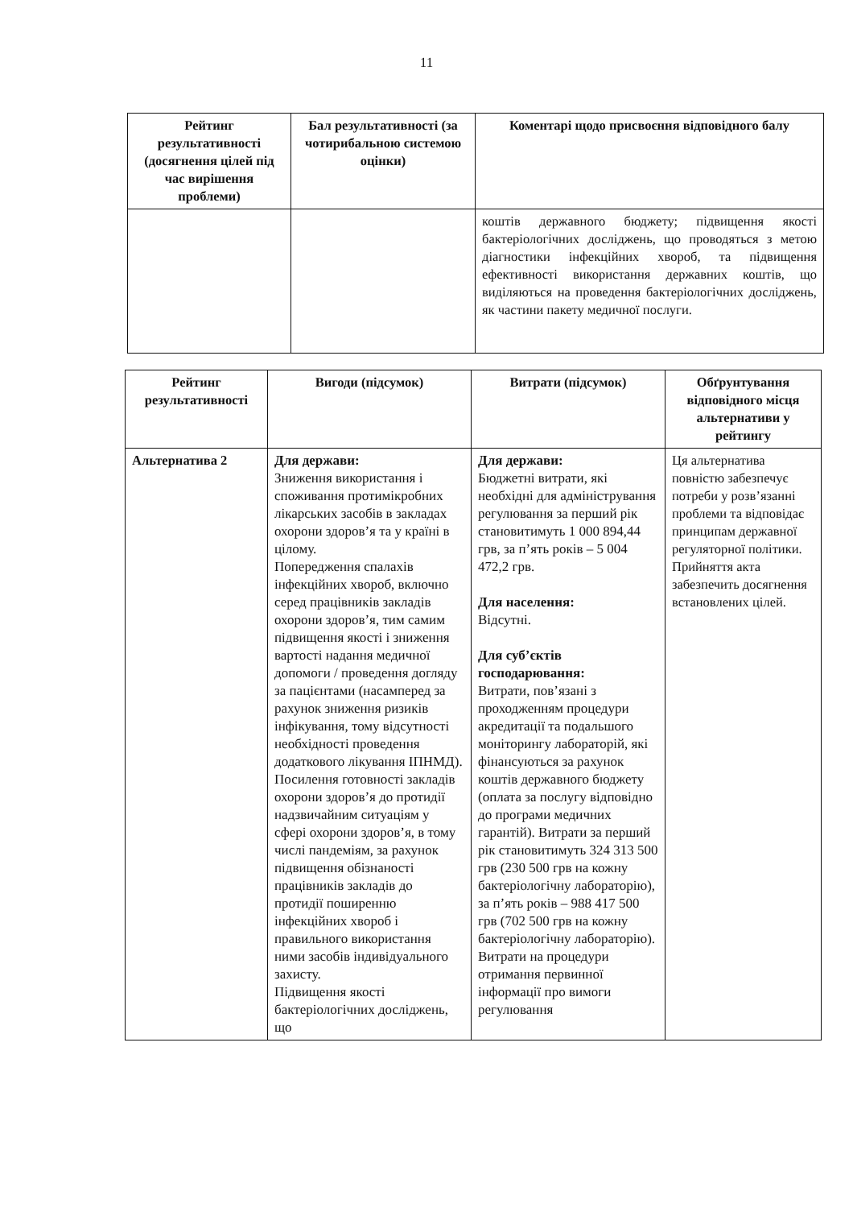11
| Рейтинг результативності (досягнення цілей під час вирішення проблеми) | Бал результативності (за чотирибальною системою оцінки) | Коментарі щодо присвоєння відповідного балу |
| --- | --- | --- |
| | | коштів державного бюджету; підвищення якості бактеріологічних досліджень, що проводяться з метою діагностики інфекційних хвороб, та підвищення ефективності використання державних коштів, що виділяються на проведення бактеріологічних досліджень, як частини пакету медичної послуги. |
| Рейтинг результативності | Вигоди (підсумок) | Витрати (підсумок) | Обґрунтування відповідного місця альтернативи у рейтингу |
| --- | --- | --- | --- |
| Альтернатива 2 | Для держави: Зниження використання і споживання протимікробних лікарських засобів в закладах охорони здоров’я та у країні в цілому. Попередження спалахів інфекційних хвороб, включно серед працівників закладів охорони здоров’я, тим самим підвищення якості і зниження вартості надання медичної допомоги / проведення догляду за пацієнтами (насамперед за рахунок зниження ризиків інфікування, тому відсутності необхідності проведення додаткового лікування ІПНМД). Посилення готовності закладів охорони здоров’я до протидії надзвичайним ситуаціям у сфері охорони здоров’я, в тому числі пандеміям, за рахунок підвищення обізнаності працівників закладів до протидії поширенню інфекційних хвороб і правильного використання ними засобів індивідуального захисту. Підвищення якості бактеріологічних досліджень, що | Для держави: Бюджетні витрати, які необхідні для адміністрування регулювання за перший рік становитимуть 1 000 894,44 грв, за п’ять років – 5 004 472,2 грв. Для населення: Відсутні. Для суб’єктів господарювання: Витрати, пов’язані з проходженням процедури акредитації та подальшого моніторингу лабораторій, які фінансуються за рахунок коштів державного бюджету (оплата за послугу відповідно до програми медичних гарантій). Витрати за перший рік становитимуть 324 313 500 грв (230 500 грв на кожну бактеріологічну лабораторію), за п’ять років – 988 417 500 грв (702 500 грв на кожну бактеріологічну лабораторію). Витрати на процедури отримання первинної інформації про вимоги регулювання | Ця альтернатива повністю забезпечує потреби у розв’язанні проблеми та відповідає принципам державної регуляторної політики. Прийняття акта забезпечить досягнення встановлених цілей. |